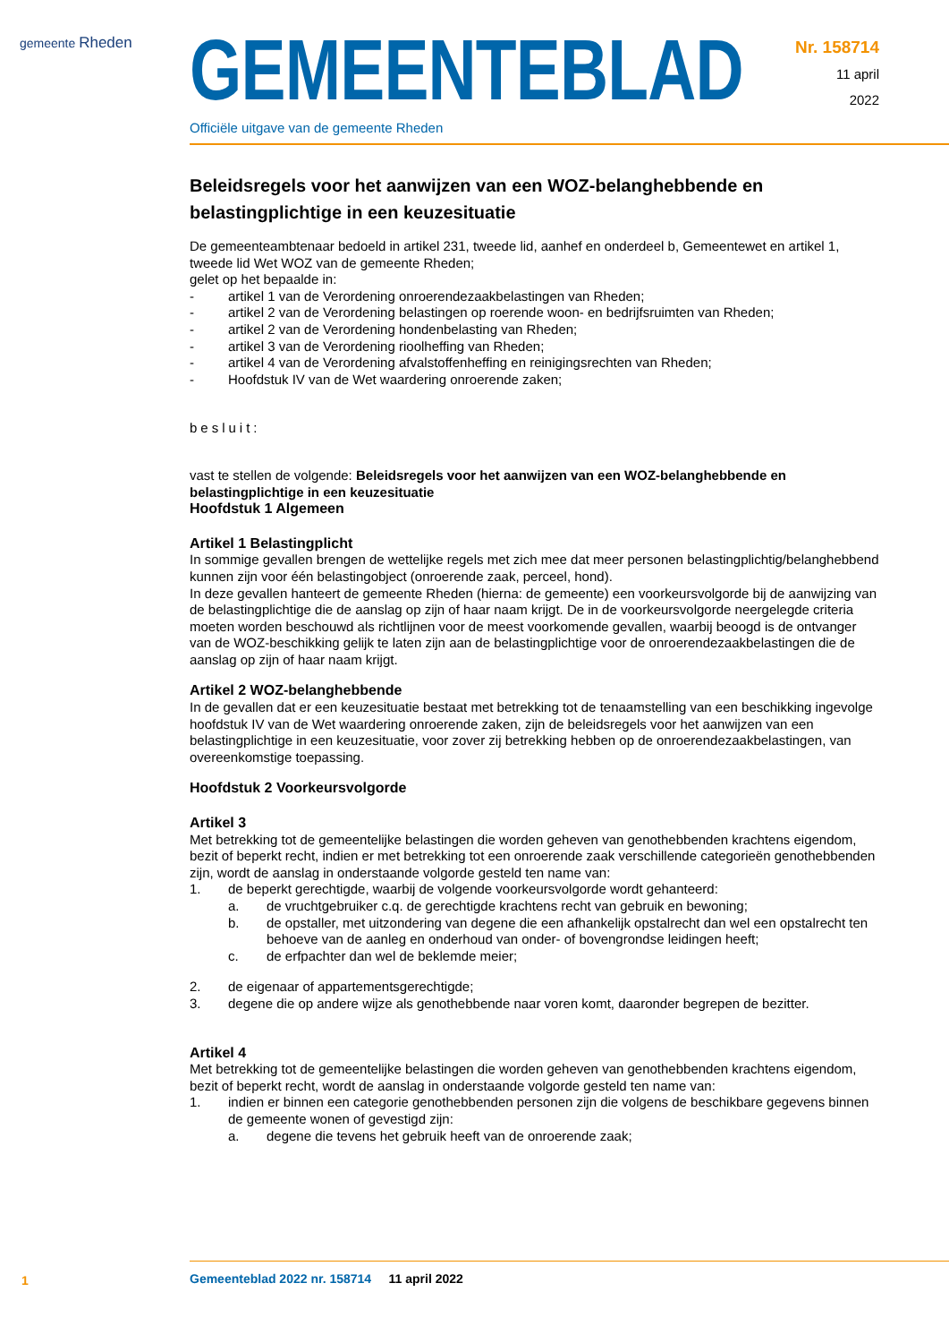gemeente Rheden
GEMEENTEBLAD
Officiële uitgave van de gemeente Rheden
Nr. 158714
11 april
2022
Beleidsregels voor het aanwijzen van een WOZ-belanghebbende en belastingplichtige in een keuzesituatie
De gemeenteambtenaar bedoeld in artikel 231, tweede lid, aanhef en onderdeel b, Gemeentewet en artikel 1, tweede lid Wet WOZ van de gemeente Rheden;
gelet op het bepaalde in:
- artikel 1 van de Verordening onroerendezaakbelastingen van Rheden;
- artikel 2 van de Verordening belastingen op roerende woon- en bedrijfsruimten van Rheden;
- artikel 2 van de Verordening hondenbelasting van Rheden;
- artikel 3 van de Verordening rioolheffing van Rheden;
- artikel 4 van de Verordening afvalstoffenheffing en reinigingsrechten van Rheden;
- Hoofdstuk IV van de Wet waardering onroerende zaken;
besluit:
vast te stellen de volgende: Beleidsregels voor het aanwijzen van een WOZ-belanghebbende en belastingplichtige in een keuzesituatie
Hoofdstuk 1 Algemeen
Artikel 1 Belastingplicht
In sommige gevallen brengen de wettelijke regels met zich mee dat meer personen belastingplichtig/belanghebbend kunnen zijn voor één belastingobject (onroerende zaak, perceel, hond).
In deze gevallen hanteert de gemeente Rheden (hierna: de gemeente) een voorkeursvolgorde bij de aanwijzing van de belastingplichtige die de aanslag op zijn of haar naam krijgt. De in de voorkeursvolgorde neergelegde criteria moeten worden beschouwd als richtlijnen voor de meest voorkomende gevallen, waarbij beoogd is de ontvanger van de WOZ-beschikking gelijk te laten zijn aan de belastingplichtige voor de onroerendezaakbelastingen die de aanslag op zijn of haar naam krijgt.
Artikel 2 WOZ-belanghebbende
In de gevallen dat er een keuzesituatie bestaat met betrekking tot de tenaamstelling van een beschikking ingevolge hoofdstuk IV van de Wet waardering onroerende zaken, zijn de beleidsregels voor het aanwijzen van een belastingplichtige in een keuzesituatie, voor zover zij betrekking hebben op de onroerendezaakbelastingen, van overeenkomstige toepassing.
Hoofdstuk 2 Voorkeursvolgorde
Artikel 3
Met betrekking tot de gemeentelijke belastingen die worden geheven van genothebbenden krachtens eigendom, bezit of beperkt recht, indien er met betrekking tot een onroerende zaak verschillende categorieën genothebbenden zijn, wordt de aanslag in onderstaande volgorde gesteld ten name van:
1. de beperkt gerechtigde, waarbij de volgende voorkeursvolgorde wordt gehanteerd:
a. de vruchtgebruiker c.q. de gerechtigde krachtens recht van gebruik en bewoning;
b. de opstaller, met uitzondering van degene die een afhankelijk opstalrecht dan wel een opstalrecht ten behoeve van de aanleg en onderhoud van onder- of bovengrondse leidingen heeft;
c. de erfpachter dan wel de beklemde meier;
2. de eigenaar of appartementsgerechtigde;
3. degene die op andere wijze als genothebbende naar voren komt, daaronder begrepen de bezitter.
Artikel 4
Met betrekking tot de gemeentelijke belastingen die worden geheven van genothebbenden krachtens eigendom, bezit of beperkt recht, wordt de aanslag in onderstaande volgorde gesteld ten name van:
1. indien er binnen een categorie genothebbenden personen zijn die volgens de beschikbare gegevens binnen de gemeente wonen of gevestigd zijn:
a. degene die tevens het gebruik heeft van de onroerende zaak;
1
Gemeenteblad 2022 nr. 158714 11 april 2022